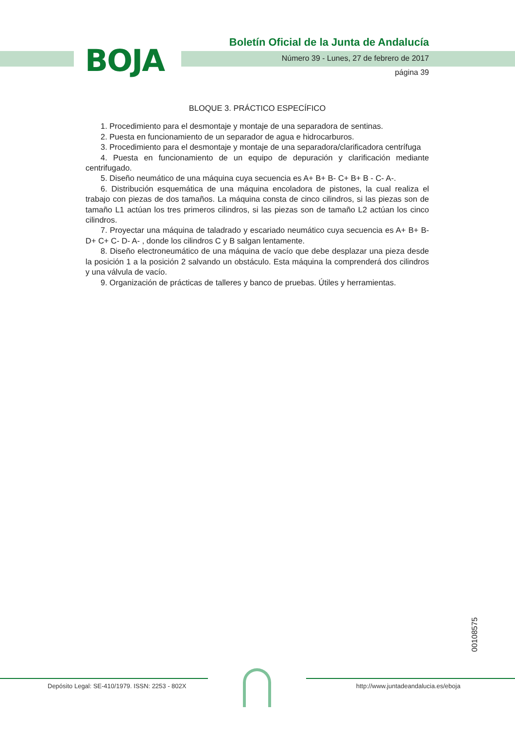BOJA
Boletín Oficial de la Junta de Andalucía
Número 39 - Lunes, 27 de febrero de 2017
página 39
BLOQUE 3. PRÁCTICO ESPECÍFICO
1. Procedimiento para el desmontaje y montaje de una separadora de sentinas.
2. Puesta en funcionamiento de un separador de agua e hidrocarburos.
3. Procedimiento para el desmontaje y montaje de una separadora/clarificadora centrífuga
4. Puesta en funcionamiento de un equipo de depuración y clarificación mediante centrifugado.
5. Diseño neumático de una máquina cuya secuencia es A+ B+ B- C+ B+ B - C- A-.
6. Distribución esquemática de una máquina encoladora de pistones, la cual realiza el trabajo con piezas de dos tamaños. La máquina consta de cinco cilindros, si las piezas son de tamaño L1 actúan los tres primeros cilindros, si las piezas son de tamaño L2 actúan los cinco cilindros.
7. Proyectar una máquina de taladrado y escariado neumático cuya secuencia es A+ B+ B- D+ C+ C- D- A- , donde los cilindros C y B salgan lentamente.
8. Diseño electroneumático de una máquina de vacío que debe desplazar una pieza desde la posición 1 a la posición 2 salvando un obstáculo. Esta máquina la comprenderá dos cilindros y una válvula de vacío.
9. Organización de prácticas de talleres y banco de pruebas. Útiles y herramientas.
00108575
Depósito Legal: SE-410/1979. ISSN: 2253 - 802X
http://www.juntadeandalucia.es/eboja